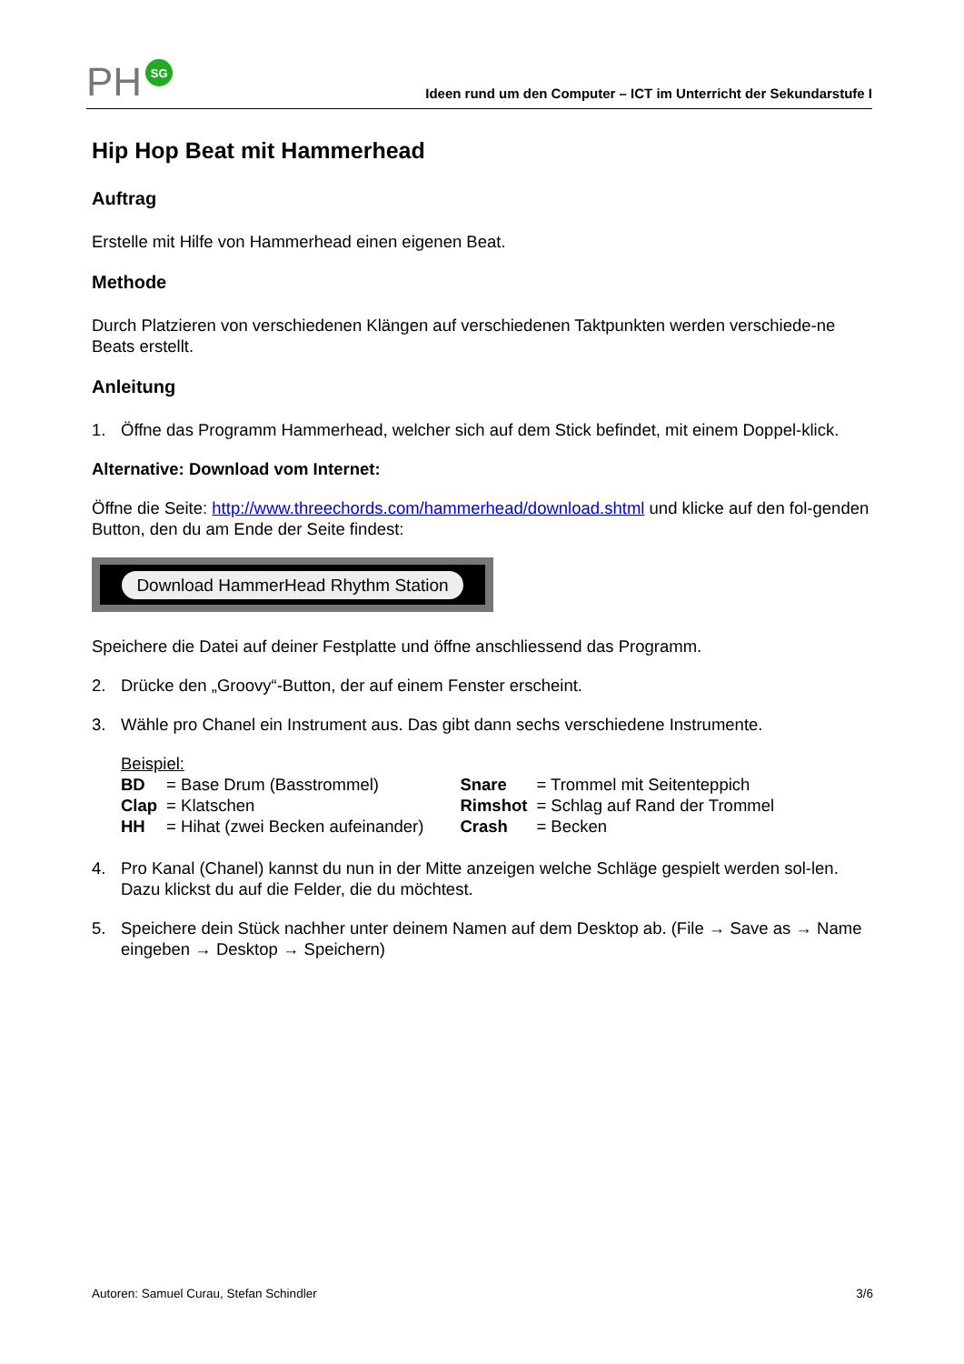PH SG
Ideen rund um den Computer – ICT im Unterricht der Sekundarstufe I
Hip Hop Beat mit Hammerhead
Auftrag
Erstelle mit Hilfe von Hammerhead einen eigenen Beat.
Methode
Durch Platzieren von verschiedenen Klängen auf verschiedenen Taktpunkten werden verschiede-ne Beats erstellt.
Anleitung
1. Öffne das Programm Hammerhead, welcher sich auf dem Stick befindet, mit einem Doppel-klick.
Alternative: Download vom Internet:
Öffne die Seite: http://www.threechords.com/hammerhead/download.shtml und klicke auf den fol-genden Button, den du am Ende der Seite findest:
Download HammerHead Rhythm Station
Speichere die Datei auf deiner Festplatte und öffne anschliessend das Programm.
2. Drücke den „Groovy“-Button, der auf einem Fenster erscheint.
3. Wähle pro Chanel ein Instrument aus. Das gibt dann sechs verschiedene Instrumente.
| Beispiel: | | | |
| BD | = Base Drum (Basstrommel) | Snare | = Trommel mit Seitenteppich |
| Clap | = Klatschen | Rimshot | = Schlag auf Rand der Trommel |
| HH | = Hihat (zwei Becken aufeinander) | Crash | = Becken |
4. Pro Kanal (Chanel) kannst du nun in der Mitte anzeigen welche Schläge gespielt werden sol-len. Dazu klickst du auf die Felder, die du möchtest.
5. Speichere dein Stück nachher unter deinem Namen auf dem Desktop ab. (File → Save as → Name eingeben → Desktop → Speichern)
Autoren: Samuel Curau, Stefan Schindler 3/6